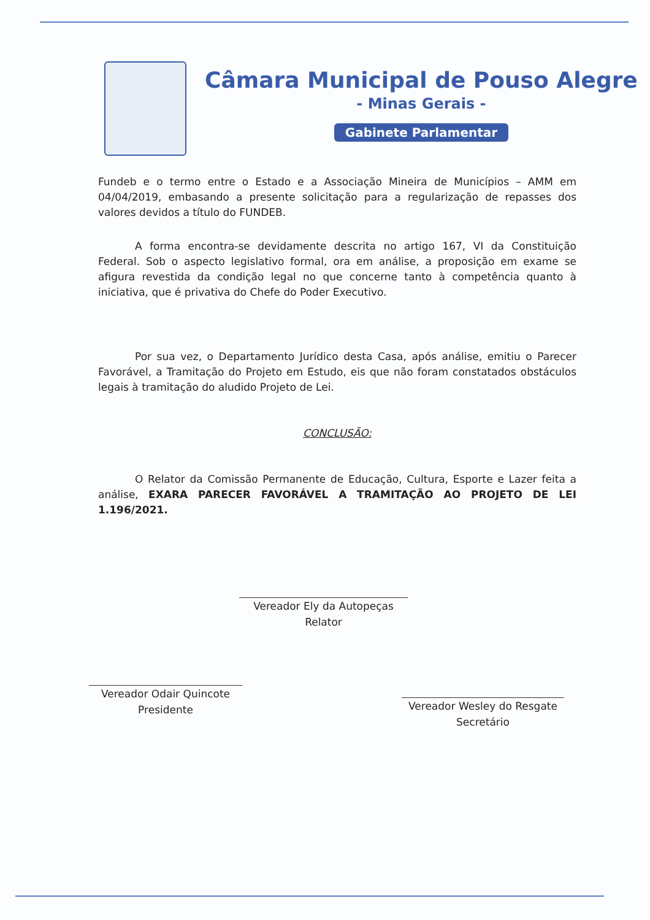Câmara Municipal de Pouso Alegre
- Minas Gerais -
Gabinete Parlamentar
Fundeb e o termo entre o Estado e a Associação Mineira de Municípios – AMM em 04/04/2019, embasando a presente solicitação para a regularização de repasses dos valores devidos a título do FUNDEB.
A forma encontra-se devidamente descrita no artigo 167, VI da Constituição Federal. Sob o aspecto legislativo formal, ora em análise, a proposição em exame se afigura revestida da condição legal no que concerne tanto à competência quanto à iniciativa, que é privativa do Chefe do Poder Executivo.
Por sua vez, o Departamento Jurídico desta Casa, após análise, emitiu o Parecer Favorável, a Tramitação do Projeto em Estudo, eis que não foram constatados obstáculos legais à tramitação do aludido Projeto de Lei.
CONCLUSÃO:
O Relator da Comissão Permanente de Educação, Cultura, Esporte e Lazer feita a análise, EXARA PARECER FAVORÁVEL A TRAMITAÇÃO AO PROJETO DE LEI 1.196/2021.
Vereador Ely da Autopeças
Relator
Vereador Odair Quincote
Presidente
Vereador Wesley do Resgate
Secretário